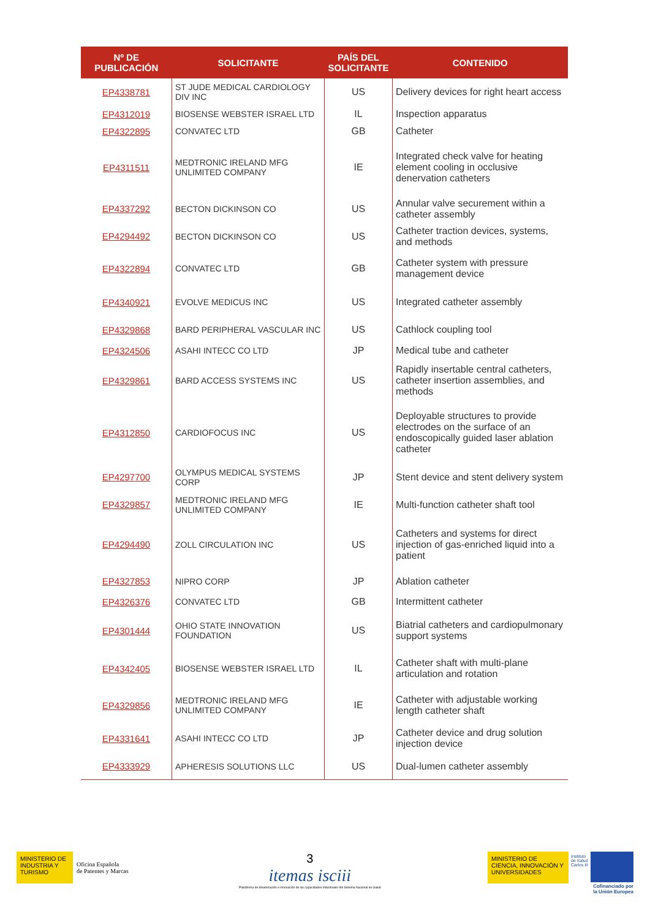| Nº DE PUBLICACIÓN | SOLICITANTE | PAÍS DEL SOLICITANTE | CONTENIDO |
| --- | --- | --- | --- |
| EP4338781 | ST JUDE MEDICAL CARDIOLOGY DIV INC | US | Delivery devices for right heart access |
| EP4312019 | BIOSENSE WEBSTER ISRAEL LTD | IL | Inspection apparatus |
| EP4322895 | CONVATEC LTD | GB | Catheter |
| EP4311511 | MEDTRONIC IRELAND MFG UNLIMITED COMPANY | IE | Integrated check valve for heating element cooling in occlusive denervation catheters |
| EP4337292 | BECTON DICKINSON CO | US | Annular valve securement within a catheter assembly |
| EP4294492 | BECTON DICKINSON CO | US | Catheter traction devices, systems, and methods |
| EP4322894 | CONVATEC LTD | GB | Catheter system with pressure management device |
| EP4340921 | EVOLVE MEDICUS INC | US | Integrated catheter assembly |
| EP4329868 | BARD PERIPHERAL VASCULAR INC | US | Cathlock coupling tool |
| EP4324506 | ASAHI INTECC CO LTD | JP | Medical tube and catheter |
| EP4329861 | BARD ACCESS SYSTEMS INC | US | Rapidly insertable central catheters, catheter insertion assemblies, and methods |
| EP4312850 | CARDIOFOCUS INC | US | Deployable structures to provide electrodes on the surface of an endoscopically guided laser ablation catheter |
| EP4297700 | OLYMPUS MEDICAL SYSTEMS CORP | JP | Stent device and stent delivery system |
| EP4329857 | MEDTRONIC IRELAND MFG UNLIMITED COMPANY | IE | Multi-function catheter shaft tool |
| EP4294490 | ZOLL CIRCULATION INC | US | Catheters and systems for direct injection of gas-enriched liquid into a patient |
| EP4327853 | NIPRO CORP | JP | Ablation catheter |
| EP4326376 | CONVATEC LTD | GB | Intermittent catheter |
| EP4301444 | OHIO STATE INNOVATION FOUNDATION | US | Biatrial catheters and cardiopulmonary support systems |
| EP4342405 | BIOSENSE WEBSTER ISRAEL LTD | IL | Catheter shaft with multi-plane articulation and rotation |
| EP4329856 | MEDTRONIC IRELAND MFG UNLIMITED COMPANY | IE | Catheter with adjustable working length catheter shaft |
| EP4331641 | ASAHI INTECC CO LTD | JP | Catheter device and drug solution injection device |
| EP4333929 | APHERESIS SOLUTIONS LLC | US | Dual-lumen catheter assembly |
MINISTERIO DE INDUSTRIA Y TURISMO
Oficina Española
de Patentes y Marcas
3
itemas isciii
Plataforma de dinamización e innovación de las capacidades industriales del Sistema Nacional de Salud
MINISTERIO DE CIENCIA, INNOVACIÓN Y UNIVERSIDADES
Instituto
de Salud
Carlos III
Cofinanciado por
la Unión Europea